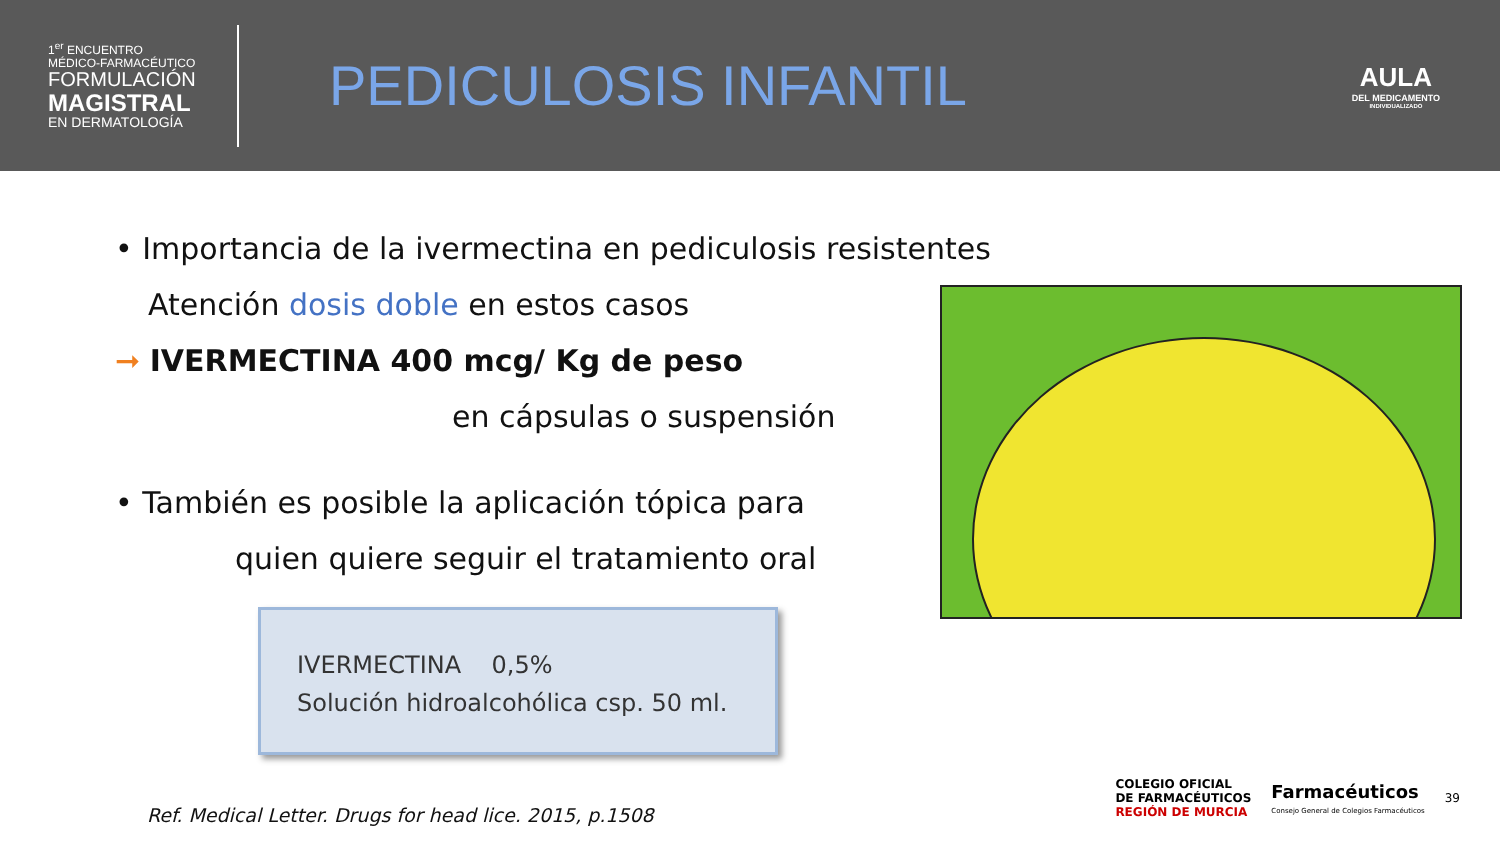1<sup>er</sup> ENCUENTRO
MÉDICO-FARMACÉUTICO
FORMULACIÓN
MAGISTRAL
EN DERMATOLOGÍA
PEDICULOSIS INFANTIL
AULA
DEL MEDICAMENTO
INDIVIDUALIZADO
• Importancia de la ivermectina en pediculosis resistentes
Atención dosis doble en estos casos
➞ IVERMECTINA 400 mcg/ Kg de peso
en cápsulas o suspensión
• También es posible la aplicación tópica para
quien quiere seguir el tratamiento oral
IVERMECTINA 0,5%
Solución hidroalcohólica csp. 50 ml.
Ref. Medical Letter. Drugs for head lice. 2015, p.1508
COLEGIO OFICIAL
DE FARMACÉUTICOS
REGIÓN DE MURCIA
Farmacéuticos
Consejo General de Colegios Farmacéuticos
39